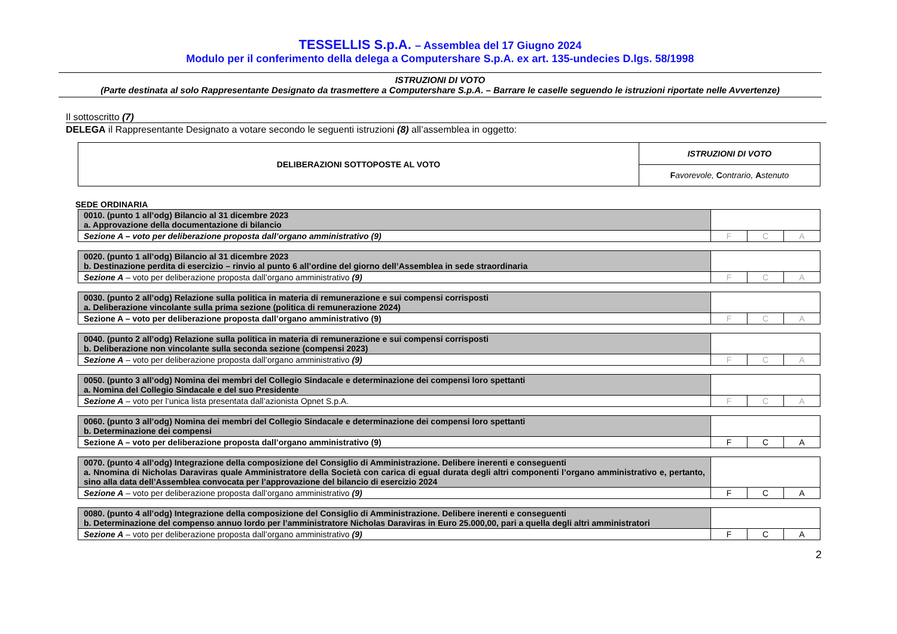TESSELLIS S.p.A. – Assemblea del 17 Giugno 2024
Modulo per il conferimento della delega a Computershare S.p.A. ex art. 135-undecies D.lgs. 58/1998
ISTRUZIONI DI VOTO
(Parte destinata al solo Rappresentante Designato da trasmettere a Computershare S.p.A. – Barrare le caselle seguendo le istruzioni riportate nelle Avvertenze)
Il sottoscritto (7)
DELEGA il Rappresentante Designato a votare secondo le seguenti istruzioni (8) all’assemblea in oggetto:
| DELIBERAZIONI SOTTOPOSTE AL VOTO | ISTRUZIONI DI VOTO |
| | F avorevole, C ontrario, A stenuto |
SEDE ORDINARIA
| 0010. (punto 1 all’odg) Bilancio al 31 dicembre 2023 a. Approvazione della documentazione di bilancio | | | |
| Sezione A – voto per deliberazione proposta dall’organo amministrativo (9) | F | C | A |
| 0020. (punto 1 all’odg) Bilancio al 31 dicembre 2023 b. Destinazione perdita di esercizio – rinvio al punto 6 all’ordine del giorno dell’Assemblea in sede straordinaria | | | |
| Sezione A – voto per deliberazione proposta dall’organo amministrativo (9) | F | C | A |
| 0030. (punto 2 all’odg) Relazione sulla politica in materia di remunerazione e sui compensi corrisposti a. Deliberazione vincolante sulla prima sezione (politica di remunerazione 2024) | | | |
| Sezione A – voto per deliberazione proposta dall’organo amministrativo (9) | F | C | A |
| 0040. (punto 2 all’odg) Relazione sulla politica in materia di remunerazione e sui compensi corrisposti b. Deliberazione non vincolante sulla seconda sezione (compensi 2023) | | | |
| Sezione A – voto per deliberazione proposta dall’organo amministrativo (9) | F | C | A |
| 0050. (punto 3 all’odg) Nomina dei membri del Collegio Sindacale e determinazione dei compensi loro spettanti a. Nomina del Collegio Sindacale e del suo Presidente | | | |
| Sezione A – voto per l’unica lista presentata dall’azionista Opnet S.p.A. | F | C | A |
| 0060. (punto 3 all’odg) Nomina dei membri del Collegio Sindacale e determinazione dei compensi loro spettanti b. Determinazione dei compensi | | | |
| Sezione A – voto per deliberazione proposta dall’organo amministrativo (9) | F | C | A |
| 0070. (punto 4 all’odg) Integrazione della composizione del Consiglio di Amministrazione. Delibere inerenti e conseguenti a. Nnomina di Nicholas Daraviras quale Amministratore della Società con carica di egual durata degli altri componenti l’organo amministrativo e, pertanto, sino alla data dell’Assemblea convocata per l’approvazione del bilancio di esercizio 2024 | | | |
| Sezione A – voto per deliberazione proposta dall’organo amministrativo (9) | F | C | A |
| 0080. (punto 4 all’odg) Integrazione della composizione del Consiglio di Amministrazione. Delibere inerenti e conseguenti b. Determinazione del compenso annuo lordo per l’amministratore Nicholas Daraviras in Euro 25.000,00, pari a quella degli altri amministratori | | | |
| Sezione A – voto per deliberazione proposta dall’organo amministrativo (9) | F | C | A |
2